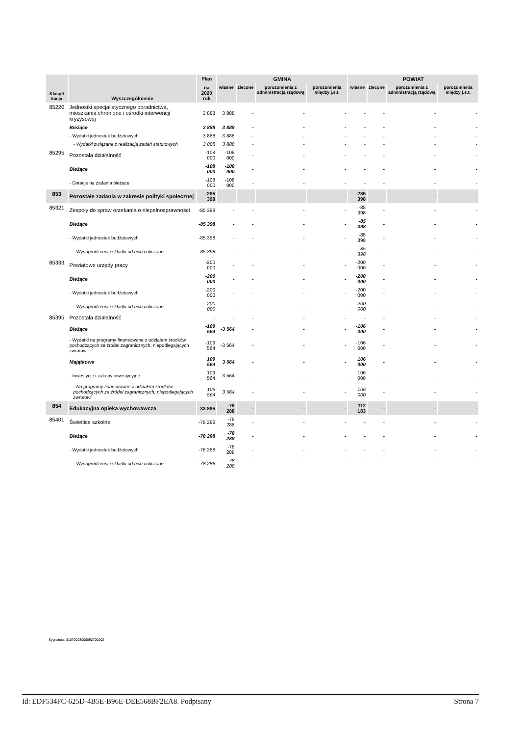| Klasyfi kacja | Wyszczególnienie | Plan | GMINA | | | | POWIAT | | | |
| --- | --- | --- | --- | --- | --- | --- | --- | --- | --- | --- |
| | | na 2020 rok | własne | zlecone | porozumienia z administracją rządową | porozumienia między j.s.t. | własne | zlecone | porozumienia z administracją rządową | porozumienia między j.s.t. |
| 85220 | Jednostki specjalistycznego poradnictwa, mieszkania chronione i ośrodki interwencji kryzysowej | 3 888 | 3 888 | - | - | - | - | - | - | - |
| | Bieżące | 3 888 | 3 888 | - | - | - | - | - | - | - |
| | - Wydatki jednostek budżetowych | 3 888 | 3 888 | - | - | - | - | - | - | - |
| | - Wydatki związane z realizacją zadań statutowych | 3 888 | 3 888 | - | - | - | - | - | - | - |
| 85295 | Pozostała działalność | -108 000 | -108 000 | - | - | - | - | - | - | - |
| | Bieżące | -108 000 | -108 000 | - | - | - | - | - | - | - |
| | - Dotacje na zadania bieżące | -108 000 | -108 000 | - | - | - | - | - | - | - |
| 853 | Pozostałe zadania w zakresie polityki społecznej | -285 398 | - | - | - | - | -285 398 | - | - | - |
| 85321 | Zespoły do spraw orzekania o niepełnosprawności | -85 398 | - | - | - | - | -85 398 | - | - | - |
| | Bieżące | -85 398 | - | - | - | - | -85 398 | - | - | - |
| | - Wydatki jednostek budżetowych | -85 398 | - | - | - | - | -85 398 | - | - | - |
| | - Wynagrodzenia i składki od nich naliczane | -85 398 | - | - | - | - | -85 398 | - | - | - |
| 85333 | Powiatowe urzędy pracy | -200 000 | - | - | - | - | -200 000 | - | - | - |
| | Bieżące | -200 000 | - | - | - | - | -200 000 | - | - | - |
| | - Wydatki jednostek budżetowych | -200 000 | - | - | - | - | -200 000 | - | - | - |
| | - Wynagrodzenia i składki od nich naliczane | -200 000 | - | - | - | - | -200 000 | - | - | - |
| 85395 | Pozostała działalność | - | - | - | - | - | - | - | - | - |
| | Bieżące | -109 564 | -3 564 | - | - | - | -106 000 | - | - | - |
| | - Wydatki na programy finansowane z udziałem środków pochodzących ze źródeł zagranicznych, niepodlegających zwrotowi | -109 564 | -3 564 | - | - | - | -106 000 | - | - | - |
| | Majątkowe | 109 564 | 3 564 | - | - | - | 106 000 | - | - | - |
| | - Inwestycje i zakupy inwestycyjne | 109 564 | 3 564 | - | - | - | 106 000 | - | - | - |
| | - Na programy finansowane z udziałem środków pochodzących ze źródeł zagranicznych, niepodlegających zwrotowi | 109 564 | 3 564 | - | - | - | 106 000 | - | - | - |
| 854 | Edukacyjna opieka wychowawcza | 33 895 | -78 288 | - | - | - | 112 183 | - | - | - |
| 85401 | Świetlice szkolne | -78 288 | -78 288 | - | - | - | - | - | - | - |
| | Bieżące | -78 288 | -78 288 | - | - | - | - | - | - | - |
| | - Wydatki jednostek budżetowych | -78 288 | -78 288 | - | - | - | - | - | - | - |
| | - Wynagrodzenia i składki od nich naliczane | -78 288 | -78 288 | - | - | - | - | - | - | - |
Sygnatura: 31070023008092700202
Id: EDF534FC-625D-4B5E-B96E-DEE568BF2EA8. Podpisany Strona 7